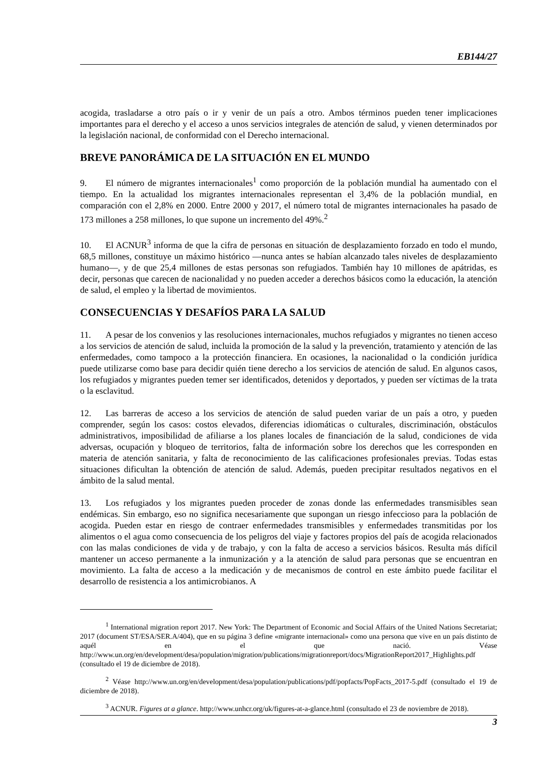EB144/27
acogida, trasladarse a otro país o ir y venir de un país a otro. Ambos términos pueden tener implicaciones importantes para el derecho y el acceso a unos servicios integrales de atención de salud, y vienen determinados por la legislación nacional, de conformidad con el Derecho internacional.
BREVE PANORÁMICA DE LA SITUACIÓN EN EL MUNDO
9. El número de migrantes internacionales<sup>1</sup> como proporción de la población mundial ha aumentado con el tiempo. En la actualidad los migrantes internacionales representan el 3,4% de la población mundial, en comparación con el 2,8% en 2000. Entre 2000 y 2017, el número total de migrantes internacionales ha pasado de 173 millones a 258 millones, lo que supone un incremento del 49%.<sup>2</sup>
10. El ACNUR<sup>3</sup> informa de que la cifra de personas en situación de desplazamiento forzado en todo el mundo, 68,5 millones, constituye un máximo histórico —nunca antes se habían alcanzado tales niveles de desplazamiento humano—, y de que 25,4 millones de estas personas son refugiados. También hay 10 millones de apátridas, es decir, personas que carecen de nacionalidad y no pueden acceder a derechos básicos como la educación, la atención de salud, el empleo y la libertad de movimientos.
CONSECUENCIAS Y DESAFÍOS PARA LA SALUD
11. A pesar de los convenios y las resoluciones internacionales, muchos refugiados y migrantes no tienen acceso a los servicios de atención de salud, incluida la promoción de la salud y la prevención, tratamiento y atención de las enfermedades, como tampoco a la protección financiera. En ocasiones, la nacionalidad o la condición jurídica puede utilizarse como base para decidir quién tiene derecho a los servicios de atención de salud. En algunos casos, los refugiados y migrantes pueden temer ser identificados, detenidos y deportados, y pueden ser víctimas de la trata o la esclavitud.
12. Las barreras de acceso a los servicios de atención de salud pueden variar de un país a otro, y pueden comprender, según los casos: costos elevados, diferencias idiomáticas o culturales, discriminación, obstáculos administrativos, imposibilidad de afiliarse a los planes locales de financiación de la salud, condiciones de vida adversas, ocupación y bloqueo de territorios, falta de información sobre los derechos que les corresponden en materia de atención sanitaria, y falta de reconocimiento de las calificaciones profesionales previas. Todas estas situaciones dificultan la obtención de atención de salud. Además, pueden precipitar resultados negativos en el ámbito de la salud mental.
13. Los refugiados y los migrantes pueden proceder de zonas donde las enfermedades transmisibles sean endémicas. Sin embargo, eso no significa necesariamente que supongan un riesgo infeccioso para la población de acogida. Pueden estar en riesgo de contraer enfermedades transmisibles y enfermedades transmitidas por los alimentos o el agua como consecuencia de los peligros del viaje y factores propios del país de acogida relacionados con las malas condiciones de vida y de trabajo, y con la falta de acceso a servicios básicos. Resulta más difícil mantener un acceso permanente a la inmunización y a la atención de salud para personas que se encuentran en movimiento. La falta de acceso a la medicación y de mecanismos de control en este ámbito puede facilitar el desarrollo de resistencia a los antimicrobianos. A
<sup>1</sup> International migration report 2017. New York: The Department of Economic and Social Affairs of the United Nations Secretariat; 2017 (document ST/ESA/SER.A/404), que en su página 3 define «migrante internacional» como una persona que vive en un país distinto de aquél en el que nació. Véase http://www.un.org/en/development/desa/population/migration/publications/migrationreport/docs/MigrationReport2017_Highlights.pdf (consultado el 19 de diciembre de 2018).
<sup>2</sup> Véase http://www.un.org/en/development/desa/population/publications/pdf/popfacts/PopFacts_2017-5.pdf (consultado el 19 de diciembre de 2018).
<sup>3</sup> ACNUR. Figures at a glance. http://www.unhcr.org/uk/figures-at-a-glance.html (consultado el 23 de noviembre de 2018).
3